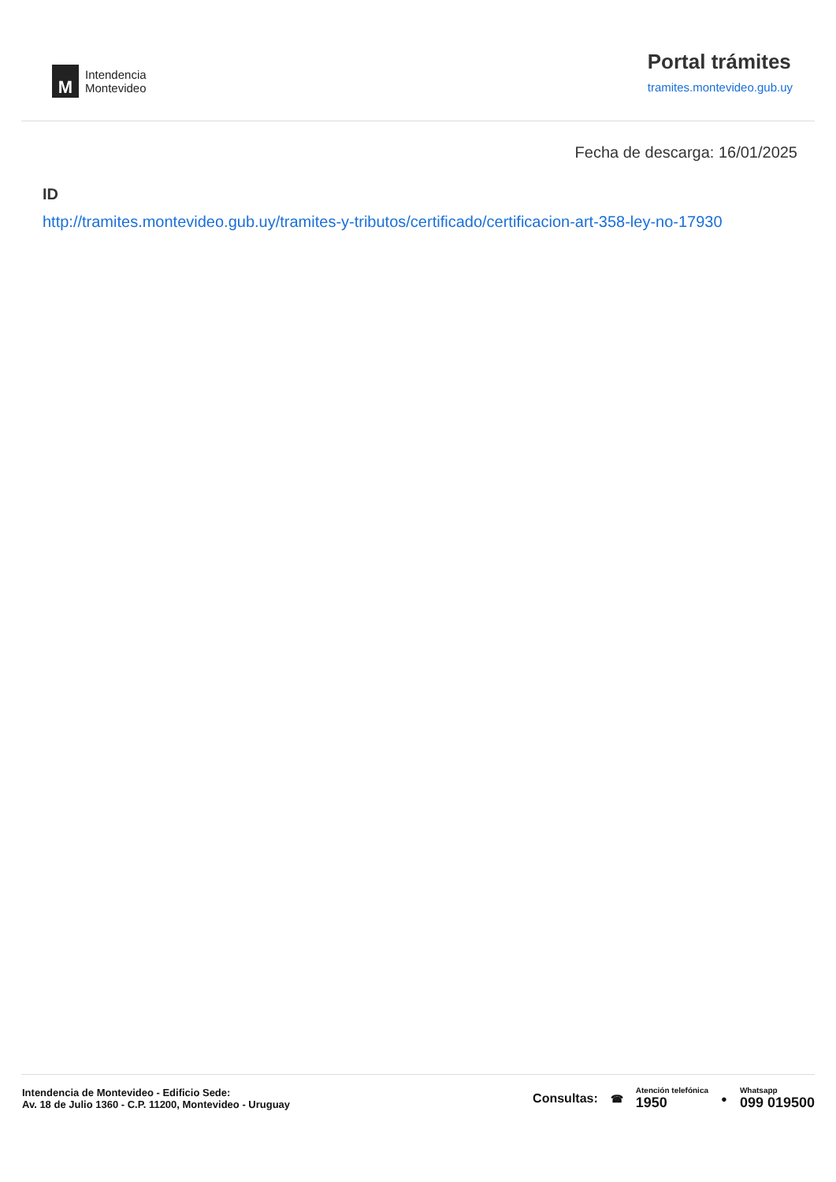M
Intendencia
Montevideo
Portal trámites
tramites.montevideo.gub.uy
Fecha de descarga: 16/01/2025
ID
http://tramites.montevideo.gub.uy/tramites-y-tributos/certificado/certificacion-art-358-ley-no-17930
Intendencia de Montevideo - Edificio Sede:
Av. 18 de Julio 1360 - C.P. 11200, Montevideo - Uruguay
Consultas: ☎
Atención telefónica
1950
●
Whatsapp
099 019500